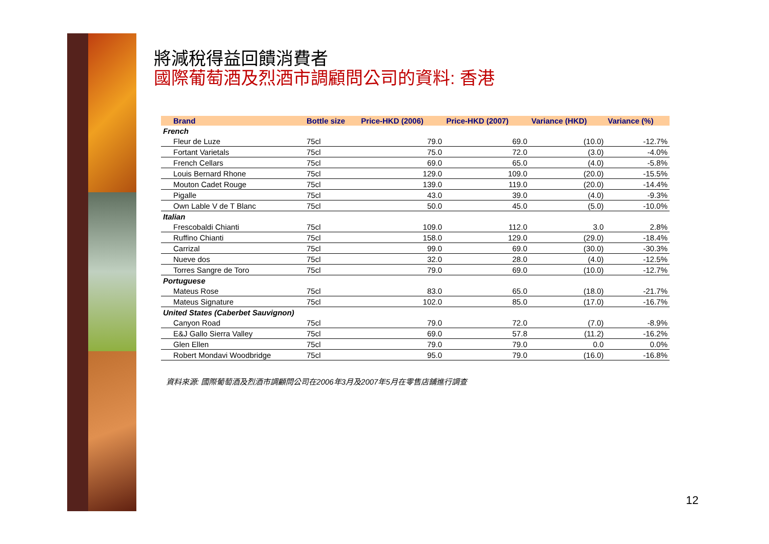將減稅得益回饋消費者
國際葡萄酒及烈酒市調顧問公司的資料: 香港
| Brand | Bottle size | Price-HKD (2006) | Price-HKD (2007) | Variance (HKD) | Variance (%) |
| --- | --- | --- | --- | --- | --- |
| French | | | | | |
| Fleur de Luze | 75cl | 79.0 | 69.0 | (10.0) | -12.7% |
| Fortant Varietals | 75cl | 75.0 | 72.0 | (3.0) | -4.0% |
| French Cellars | 75cl | 69.0 | 65.0 | (4.0) | -5.8% |
| Louis Bernard Rhone | 75cl | 129.0 | 109.0 | (20.0) | -15.5% |
| Mouton Cadet Rouge | 75cl | 139.0 | 119.0 | (20.0) | -14.4% |
| Pigalle | 75cl | 43.0 | 39.0 | (4.0) | -9.3% |
| Own Lable V de T Blanc | 75cl | 50.0 | 45.0 | (5.0) | -10.0% |
| Italian | | | | | |
| Frescobaldi Chianti | 75cl | 109.0 | 112.0 | 3.0 | 2.8% |
| Ruffino Chianti | 75cl | 158.0 | 129.0 | (29.0) | -18.4% |
| Carrizal | 75cl | 99.0 | 69.0 | (30.0) | -30.3% |
| Nueve dos | 75cl | 32.0 | 28.0 | (4.0) | -12.5% |
| Torres Sangre de Toro | 75cl | 79.0 | 69.0 | (10.0) | -12.7% |
| Portuguese | | | | | |
| Mateus Rose | 75cl | 83.0 | 65.0 | (18.0) | -21.7% |
| Mateus Signature | 75cl | 102.0 | 85.0 | (17.0) | -16.7% |
| United States (Caberbet Sauvignon) | | | | | |
| Canyon Road | 75cl | 79.0 | 72.0 | (7.0) | -8.9% |
| E&J Gallo Sierra Valley | 75cl | 69.0 | 57.8 | (11.2) | -16.2% |
| Glen Ellen | 75cl | 79.0 | 79.0 | 0.0 | 0.0% |
| Robert Mondavi Woodbridge | 75cl | 95.0 | 79.0 | (16.0) | -16.8% |
資料來源: 國際葡萄酒及烈酒市調顧問公司在2006年3月及2007年5月在零售店鋪進行調查
12